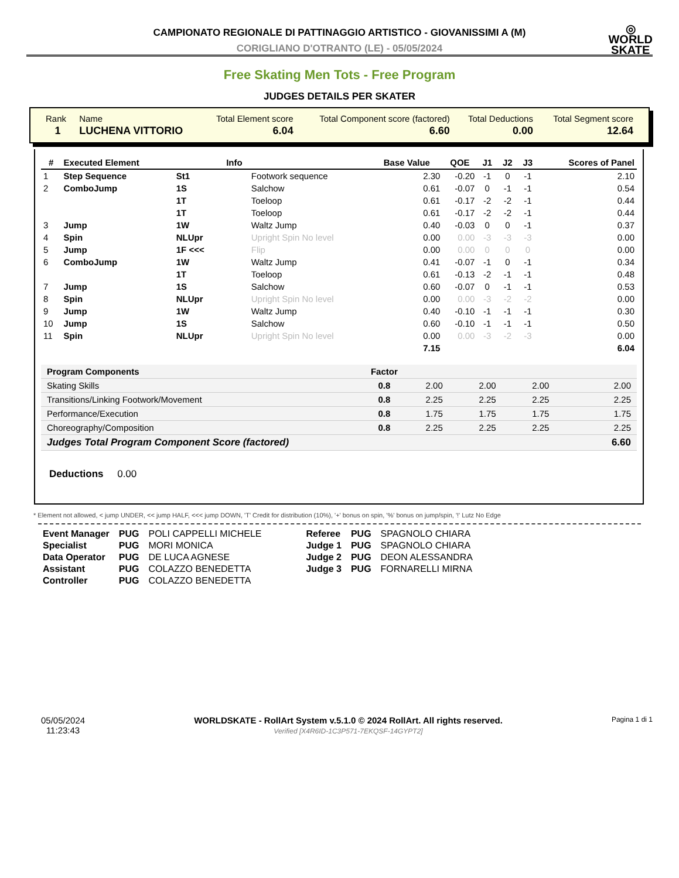CAMPIONATO REGIONALE DI PATTINAGGIO ARTISTICO - GIOVANISSIMI A (M)
CORIGLIANO D'OTRANTO (LE) - 05/05/2024
◎
WORLD
SKATE
Free Skating Men Tots - Free Program
JUDGES DETAILS PER SKATER
| Rank | Name | Total Element score | Total Component score (factored) | Total Deductions | Total Segment score |
| 1 | LUCHENA VITTORIO | 6.04 | 6.60 | 0.00 | 12.64 |
| # | Executed Element | | Info | | Base Value | QOE | J1 | J2 | J3 | Scores of Panel |
| --- | --- | --- | --- | --- | --- | --- | --- | --- | --- | --- |
| 1 | Step Sequence | St1 | | Footwork sequence | 2.30 | -0.20 | -1 | 0 | -1 | 2.10 |
| 2 | ComboJump | 1S | | Salchow | 0.61 | -0.07 | 0 | -1 | -1 | 0.54 |
| | | 1T | | Toeloop | 0.61 | -0.17 | -2 | -2 | -1 | 0.44 |
| | | 1T | | Toeloop | 0.61 | -0.17 | -2 | -2 | -1 | 0.44 |
| 3 | Jump | 1W | | Waltz Jump | 0.40 | -0.03 | 0 | 0 | -1 | 0.37 |
| 4 | Spin | NLUpr | | Upright Spin No level | 0.00 | 0.00 | -3 | -3 | -3 | 0.00 |
| 5 | Jump | 1F <<< | | Flip | 0.00 | 0.00 | 0 | 0 | 0 | 0.00 |
| 6 | ComboJump | 1W | | Waltz Jump | 0.41 | -0.07 | -1 | 0 | -1 | 0.34 |
| | | 1T | | Toeloop | 0.61 | -0.13 | -2 | -1 | -1 | 0.48 |
| 7 | Jump | 1S | | Salchow | 0.60 | -0.07 | 0 | -1 | -1 | 0.53 |
| 8 | Spin | NLUpr | | Upright Spin No level | 0.00 | 0.00 | -3 | -2 | -2 | 0.00 |
| 9 | Jump | 1W | | Waltz Jump | 0.40 | -0.10 | -1 | -1 | -1 | 0.30 |
| 10 | Jump | 1S | | Salchow | 0.60 | -0.10 | -1 | -1 | -1 | 0.50 |
| 11 | Spin | NLUpr | | Upright Spin No level | 0.00 | 0.00 | -3 | -2 | -3 | 0.00 |
| | | | | | 7.15 | | | | | 6.04 |
| Program Components | Factor | | | | |
| Skating Skills | 0.8 | 2.00 | 2.00 | 2.00 | 2.00 |
| Transitions/Linking Footwork/Movement | 0.8 | 2.25 | 2.25 | 2.25 | 2.25 |
| Performance/Execution | 0.8 | 1.75 | 1.75 | 1.75 | 1.75 |
| Choreography/Composition | 0.8 | 2.25 | 2.25 | 2.25 | 2.25 |
| Judges Total Program Component Score (factored) | | | | | 6.60 |
Deductions 0.00
* Element not allowed, < jump UNDER, << jump HALF, <<< jump DOWN, 'T' Credit for distribution (10%), '+' bonus on spin, '%' bonus on jump/spin, '!' Lutz No Edge
| Event Manager | PUG | POLI CAPPELLI MICHELE |
| Specialist | PUG | MORI MONICA |
| Data Operator | PUG | DE LUCA AGNESE |
| Assistant | PUG | COLAZZO BENEDETTA |
| Controller | PUG | COLAZZO BENEDETTA |
| Referee | PUG | SPAGNOLO CHIARA |
| Judge 1 | PUG | SPAGNOLO CHIARA |
| Judge 2 | PUG | DEON ALESSANDRA |
| Judge 3 | PUG | FORNARELLI MIRNA |
05/05/2024
11:23:43
WORLDSKATE - RollArt System v.5.1.0 © 2024 RollArt. All rights reserved.
Verified [X4R6ID-1C3P571-7EKQSF-14GYPT2]
Pagina 1 di 1